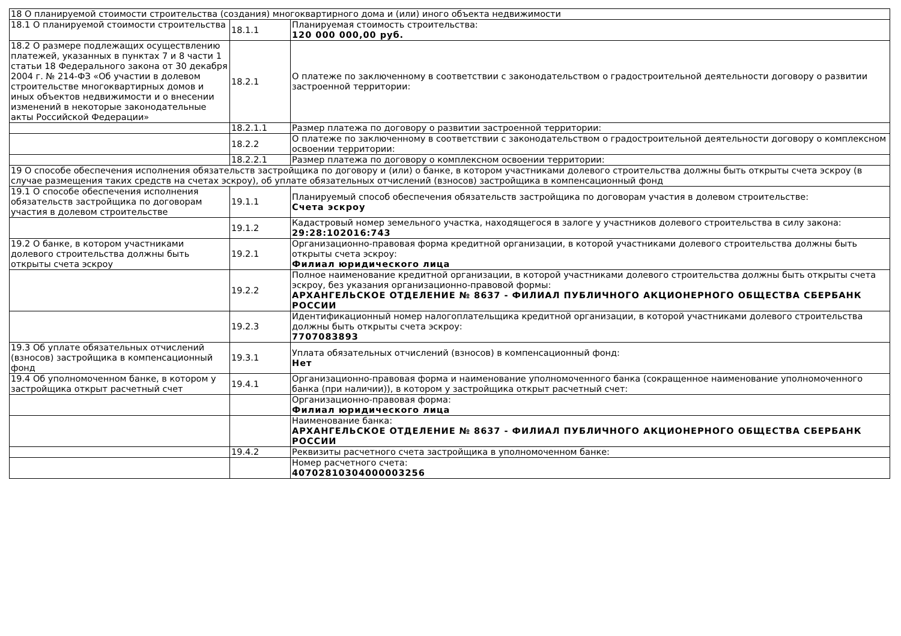| 18 О планируемой стоимости строительства (создания) многоквартирного дома и (или) иного объекта недвижимости | | |
| 18.1 О планируемой стоимости строительства | 18.1.1 | Планируемая стоимость строительства: 120 000 000,00 руб. |
| 18.2 О размере подлежащих осуществлению платежей, указанных в пунктах 7 и 8 части 1 статьи 18 Федерального закона от 30 декабря 2004 г. № 214-ФЗ «Об участии в долевом строительстве многоквартирных домов и иных объектов недвижимости и о внесении изменений в некоторые законодательные акты Российской Федерации» | 18.2.1 | О платеже по заключенному в соответствии с законодательством о градостроительной деятельности договору о развитии застроенной территории: |
| | 18.2.1.1 | Размер платежа по договору о развитии застроенной территории: |
| | 18.2.2 | О платеже по заключенному в соответствии с законодательством о градостроительной деятельности договору о комплексном освоении территории: |
| | 18.2.2.1 | Размер платежа по договору о комплексном освоении территории: |
| 19 О способе обеспечения исполнения обязательств застройщика по договору и (или) о банке, в котором участниками долевого строительства должны быть открыты счета эскроу (в случае размещения таких средств на счетах эскроу), об уплате обязательных отчислений (взносов) застройщика в компенсационный фонд | | |
| 19.1 О способе обеспечения исполнения обязательств застройщика по договорам участия в долевом строительстве | 19.1.1 | Планируемый способ обеспечения обязательств застройщика по договорам участия в долевом строительстве: Счета эскроу |
| | 19.1.2 | Кадастровый номер земельного участка, находящегося в залоге у участников долевого строительства в силу закона: 29:28:102016:743 |
| 19.2 О банке, в котором участниками долевого строительства должны быть открыты счета эскроу | 19.2.1 | Организационно-правовая форма кредитной организации, в которой участниками долевого строительства должны быть открыты счета эскроу: Филиал юридического лица |
| | 19.2.2 | Полное наименование кредитной организации, в которой участниками долевого строительства должны быть открыты счета эскроу, без указания организационно-правовой формы: АРХАНГЕЛЬСКОЕ ОТДЕЛЕНИЕ № 8637 - ФИЛИАЛ ПУБЛИЧНОГО АКЦИОНЕРНОГО ОБЩЕСТВА СБЕРБАНК РОССИИ |
| | 19.2.3 | Идентификационный номер налогоплательщика кредитной организации, в которой участниками долевого строительства должны быть открыты счета эскроу: 7707083893 |
| 19.3 Об уплате обязательных отчислений (взносов) застройщика в компенсационный фонд | 19.3.1 | Уплата обязательных отчислений (взносов) в компенсационный фонд: Нет |
| 19.4 Об уполномоченном банке, в котором у застройщика открыт расчетный счет | 19.4.1 | Организационно-правовая форма и наименование уполномоченного банка (сокращенное наименование уполномоченного банка (при наличии)), в котором у застройщика открыт расчетный счет: |
| | | Организационно-правовая форма: Филиал юридического лица |
| | | Наименование банка: АРХАНГЕЛЬСКОЕ ОТДЕЛЕНИЕ № 8637 - ФИЛИАЛ ПУБЛИЧНОГО АКЦИОНЕРНОГО ОБЩЕСТВА СБЕРБАНК РОССИИ |
| | 19.4.2 | Реквизиты расчетного счета застройщика в уполномоченном банке: |
| | | Номер расчетного счета: 40702810304000003256 |